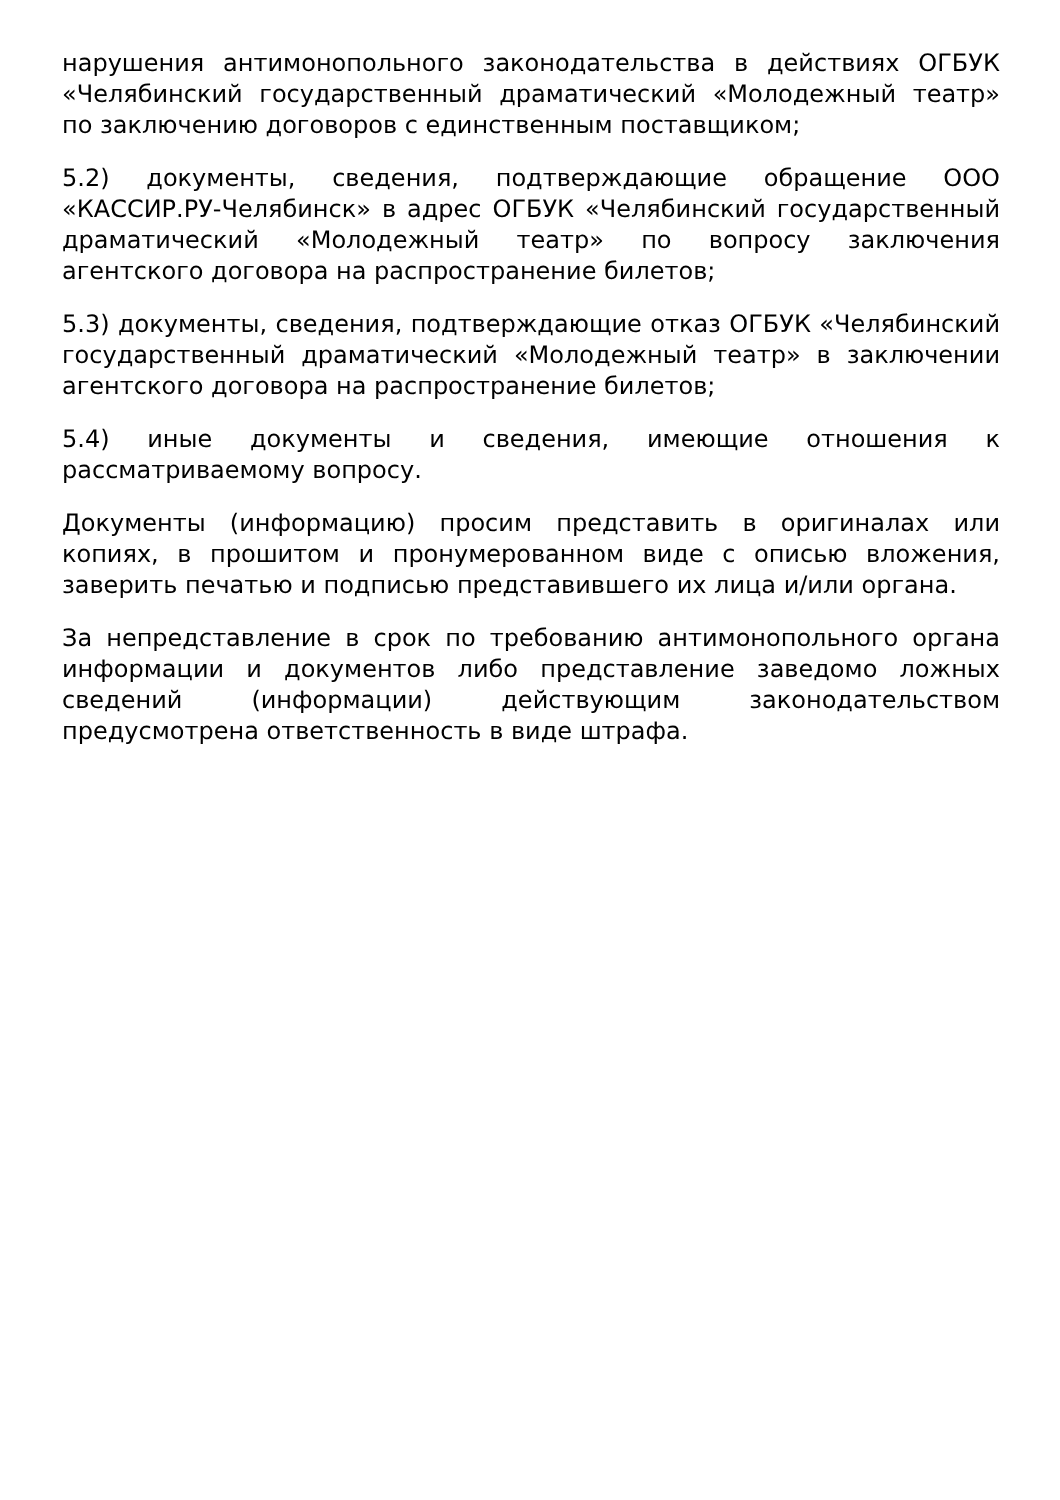нарушения антимонопольного законодательства в действиях ОГБУК «Челябинский государственный драматический «Молодежный театр» по заключению договоров с единственным поставщиком;
5.2) документы, сведения, подтверждающие обращение ООО «КАССИР.РУ-Челябинск» в адрес ОГБУК «Челябинский государственный драматический «Молодежный театр» по вопросу заключения агентского договора на распространение билетов;
5.3) документы, сведения, подтверждающие отказ ОГБУК «Челябинский государственный драматический «Молодежный театр» в заключении агентского договора на распространение билетов;
5.4) иные документы и сведения, имеющие отношения к рассматриваемому вопросу.
Документы (информацию) просим представить в оригиналах или копиях, в прошитом и пронумерованном виде с описью вложения, заверить печатью и подписью представившего их лица и/или органа.
За непредставление в срок по требованию антимонопольного органа информации и документов либо представление заведомо ложных сведений (информации) действующим законодательством предусмотрена ответственность в виде штрафа.